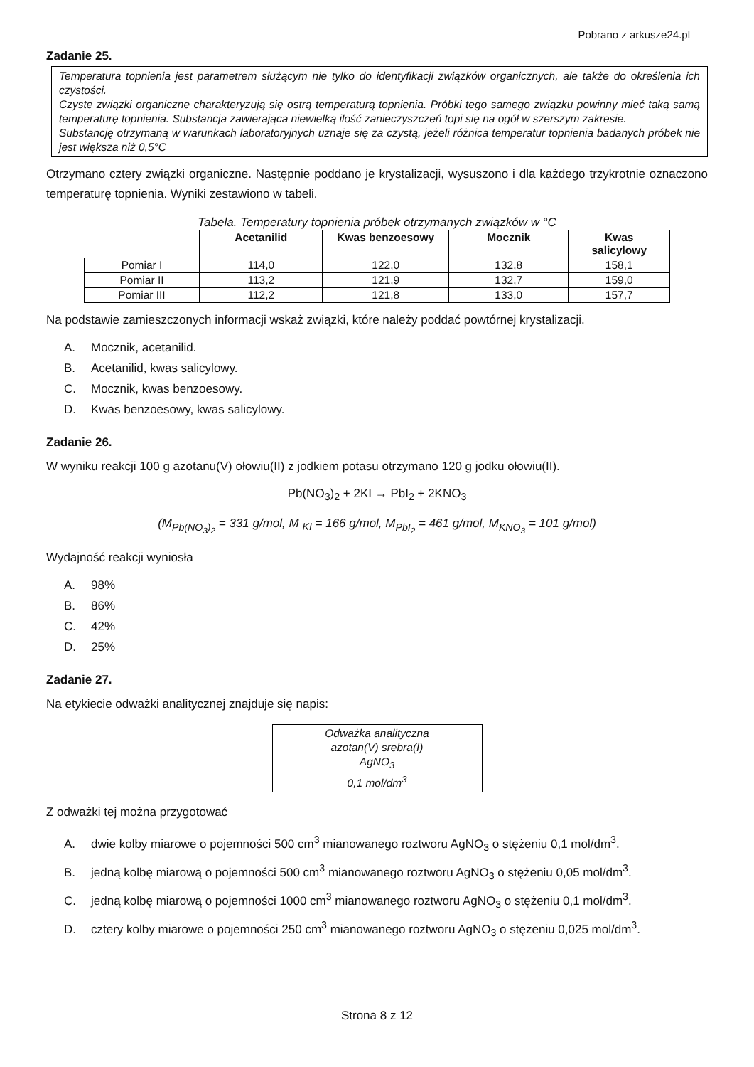Pobrano z arkusze24.pl
Zadanie 25.
Temperatura topnienia jest parametrem służącym nie tylko do identyfikacji związków organicznych, ale także do określenia ich czystości.
Czyste związki organiczne charakteryzują się ostrą temperaturą topnienia. Próbki tego samego związku powinny mieć taką samą temperaturę topnienia. Substancja zawierająca niewielką ilość zanieczyszczeń topi się na ogół w szerszym zakresie.
Substancję otrzymaną w warunkach laboratoryjnych uznaje się za czystą, jeżeli różnica temperatur topnienia badanych próbek nie jest większa niż 0,5°C
Otrzymano cztery związki organiczne. Następnie poddano je krystalizacji, wysuszono i dla każdego trzykrotnie oznaczono temperaturę topnienia. Wyniki zestawiono w tabeli.
Tabela. Temperatury topnienia próbek otrzymanych związków w °C
| | Acetanilid | Kwas benzoesowy | Mocznik | Kwas salicylowy |
| --- | --- | --- | --- | --- |
| Pomiar I | 114,0 | 122,0 | 132,8 | 158,1 |
| Pomiar II | 113,2 | 121,9 | 132,7 | 159,0 |
| Pomiar III | 112,2 | 121,8 | 133,0 | 157,7 |
Na podstawie zamieszczonych informacji wskaż związki, które należy poddać powtórnej krystalizacji.
A. Mocznik, acetanilid.
B. Acetanilid, kwas salicylowy.
C. Mocznik, kwas benzoesowy.
D. Kwas benzoesowy, kwas salicylowy.
Zadanie 26.
W wyniku reakcji 100 g azotanu(V) ołowiu(II) z jodkiem potasu otrzymano 120 g jodku ołowiu(II).
Pb(NO<sub>3</sub>)<sub>2</sub> + 2KI → PbI<sub>2</sub> + 2KNO<sub>3</sub>
(M<sub>Pb(NO<sub>3</sub>)<sub>2</sub></sub> = 331 g/mol, M <sub>KI</sub> = 166 g/mol, M<sub>PbI<sub>2</sub></sub> = 461 g/mol, M<sub>KNO<sub>3</sub></sub> = 101 g/mol)
Wydajność reakcji wyniosła
A. 98%
B. 86%
C. 42%
D. 25%
Zadanie 27.
Na etykiecie odważki analitycznej znajduje się napis:
Odważka analityczna
azotan(V) srebra(I)
AgNO<sub>3</sub>
0,1 mol/dm<sup>3</sup>
Z odważki tej można przygotować
A. dwie kolby miarowe o pojemności 500 cm<sup>3</sup> mianowanego roztworu AgNO<sub>3</sub> o stężeniu 0,1 mol/dm<sup>3</sup>.
B. jedną kolbę miarową o pojemności 500 cm<sup>3</sup> mianowanego roztworu AgNO<sub>3</sub> o stężeniu 0,05 mol/dm<sup>3</sup>.
C. jedną kolbę miarową o pojemności 1000 cm<sup>3</sup> mianowanego roztworu AgNO<sub>3</sub> o stężeniu 0,1 mol/dm<sup>3</sup>.
D. cztery kolby miarowe o pojemności 250 cm<sup>3</sup> mianowanego roztworu AgNO<sub>3</sub> o stężeniu 0,025 mol/dm<sup>3</sup>.
Strona 8 z 12